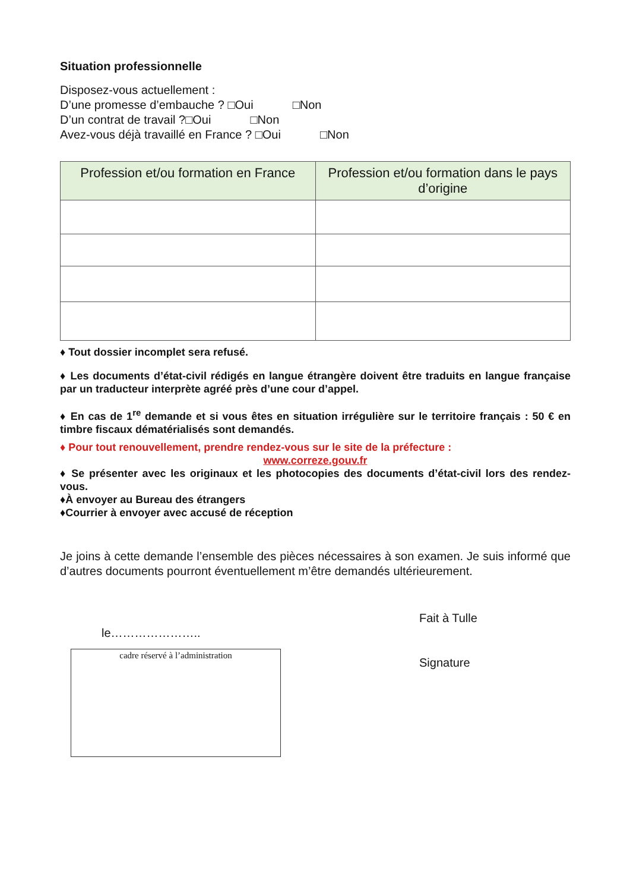Situation professionnelle
Disposez-vous actuellement :
D’une promesse d’embauche ? □Oui □Non
D’un contrat de travail ?□Oui □Non
Avez-vous déjà travaillé en France ? □Oui □Non
| Profession et/ou formation en France | Profession et/ou formation dans le pays d’origine |
| --- | --- |
♦ Tout dossier incomplet sera refusé.
♦ Les documents d’état-civil rédigés en langue étrangère doivent être traduits en langue française par un traducteur interprète agréé près d’une cour d’appel.
♦ En cas de 1<sup>re</sup> demande et si vous êtes en situation irrégulière sur le territoire français : 50 € en timbre fiscaux dématérialisés sont demandés.
♦ Pour tout renouvellement, prendre rendez-vous sur le site de la préfecture :
www.correze.gouv.fr
♦ Se présenter avec les originaux et les photocopies des documents d’état-civil lors des rendez-vous.
♦À envoyer au Bureau des étrangers
♦Courrier à envoyer avec accusé de réception
Je joins à cette demande l’ensemble des pièces nécessaires à son examen. Je suis informé que d’autres documents pourront éventuellement m’être demandés ultérieurement.
le…………………..
cadre réservé à l’administration
Fait à Tulle
Signature